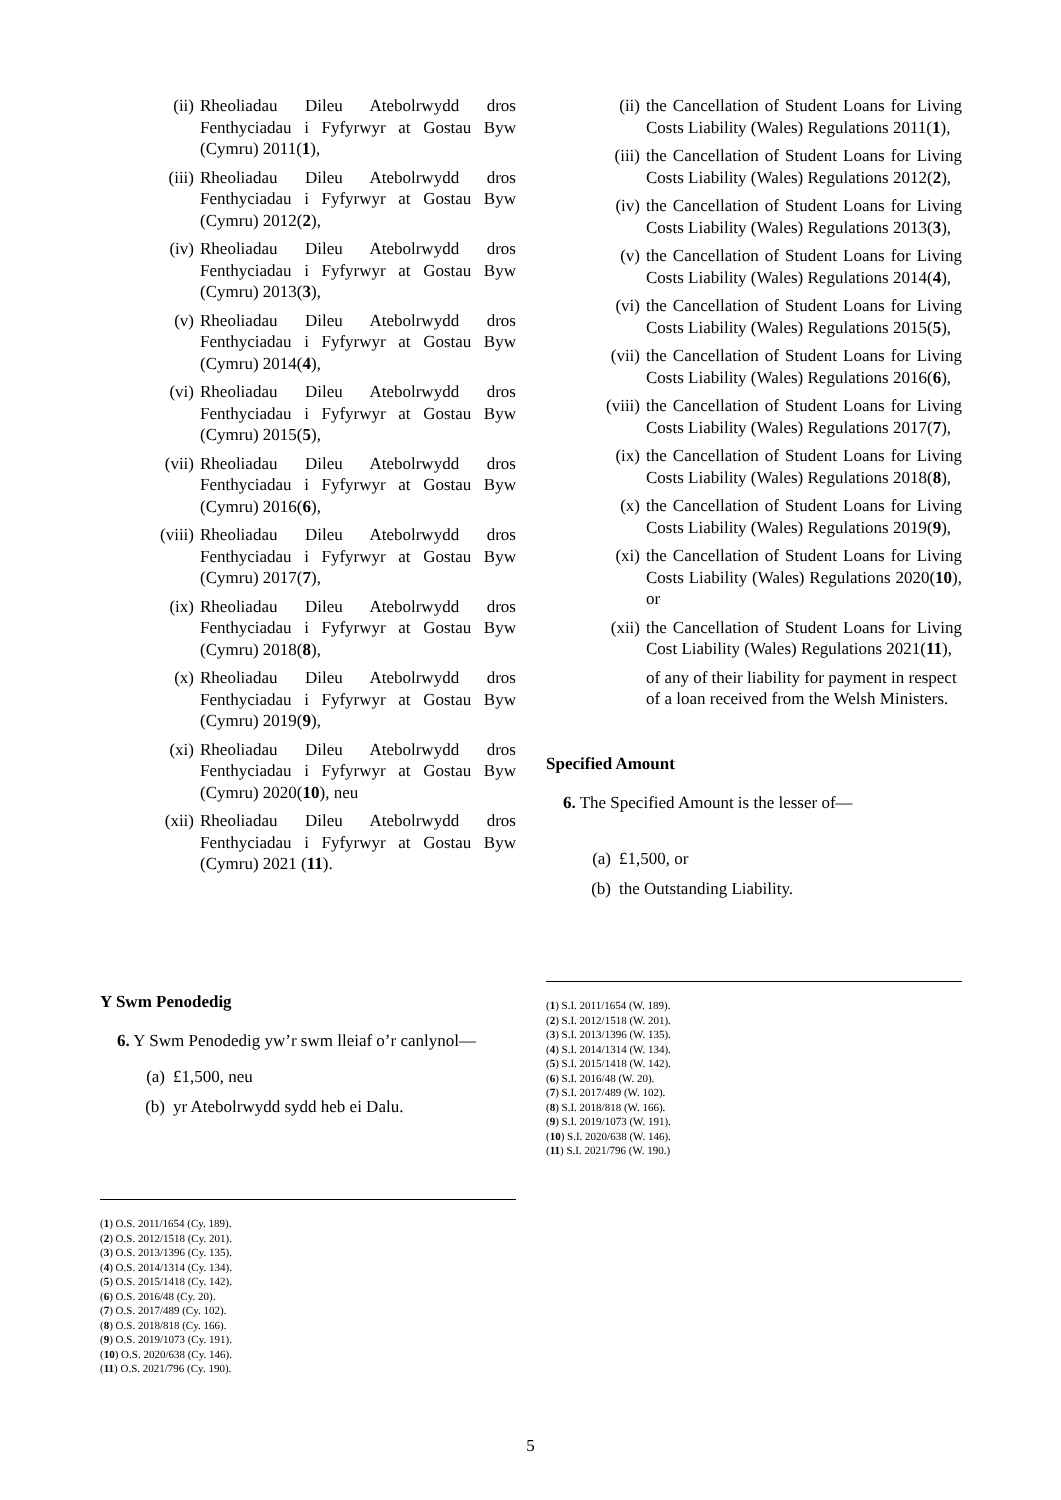(ii) Rheoliadau Dileu Atebolrwydd dros Fenthyciadau i Fyfyrwyr at Gostau Byw (Cymru) 2011(1),
(iii) Rheoliadau Dileu Atebolrwydd dros Fenthyciadau i Fyfyrwyr at Gostau Byw (Cymru) 2012(2),
(iv) Rheoliadau Dileu Atebolrwydd dros Fenthyciadau i Fyfyrwyr at Gostau Byw (Cymru) 2013(3),
(v) Rheoliadau Dileu Atebolrwydd dros Fenthyciadau i Fyfyrwyr at Gostau Byw (Cymru) 2014(4),
(vi) Rheoliadau Dileu Atebolrwydd dros Fenthyciadau i Fyfyrwyr at Gostau Byw (Cymru) 2015(5),
(vii) Rheoliadau Dileu Atebolrwydd dros Fenthyciadau i Fyfyrwyr at Gostau Byw (Cymru) 2016(6),
(viii) Rheoliadau Dileu Atebolrwydd dros Fenthyciadau i Fyfyrwyr at Gostau Byw (Cymru) 2017(7),
(ix) Rheoliadau Dileu Atebolrwydd dros Fenthyciadau i Fyfyrwyr at Gostau Byw (Cymru) 2018(8),
(x) Rheoliadau Dileu Atebolrwydd dros Fenthyciadau i Fyfyrwyr at Gostau Byw (Cymru) 2019(9),
(xi) Rheoliadau Dileu Atebolrwydd dros Fenthyciadau i Fyfyrwyr at Gostau Byw (Cymru) 2020(10), neu
(xii) Rheoliadau Dileu Atebolrwydd dros Fenthyciadau i Fyfyrwyr at Gostau Byw (Cymru) 2021 (11).
Y Swm Penodedig
6. Y Swm Penodedig yw’r swm lleiaf o’r canlynol—
(a) £1,500, neu
(b) yr Atebolrwydd sydd heb ei Dalu.
(1) O.S. 2011/1654 (Cy. 189).
(2) O.S. 2012/1518 (Cy. 201).
(3) O.S. 2013/1396 (Cy. 135).
(4) O.S. 2014/1314 (Cy. 134).
(5) O.S. 2015/1418 (Cy. 142).
(6) O.S. 2016/48 (Cy. 20).
(7) O.S. 2017/489 (Cy. 102).
(8) O.S. 2018/818 (Cy. 166).
(9) O.S. 2019/1073 (Cy. 191).
(10) O.S. 2020/638 (Cy. 146).
(11) O.S. 2021/796 (Cy. 190).
(ii) the Cancellation of Student Loans for Living Costs Liability (Wales) Regulations 2011(1),
(iii) the Cancellation of Student Loans for Living Costs Liability (Wales) Regulations 2012(2),
(iv) the Cancellation of Student Loans for Living Costs Liability (Wales) Regulations 2013(3),
(v) the Cancellation of Student Loans for Living Costs Liability (Wales) Regulations 2014(4),
(vi) the Cancellation of Student Loans for Living Costs Liability (Wales) Regulations 2015(5),
(vii) the Cancellation of Student Loans for Living Costs Liability (Wales) Regulations 2016(6),
(viii) the Cancellation of Student Loans for Living Costs Liability (Wales) Regulations 2017(7),
(ix) the Cancellation of Student Loans for Living Costs Liability (Wales) Regulations 2018(8),
(x) the Cancellation of Student Loans for Living Costs Liability (Wales) Regulations 2019(9),
(xi) the Cancellation of Student Loans for Living Costs Liability (Wales) Regulations 2020(10), or
(xii) the Cancellation of Student Loans for Living Cost Liability (Wales) Regulations 2021(11),
of any of their liability for payment in respect of a loan received from the Welsh Ministers.
Specified Amount
6. The Specified Amount is the lesser of—
(a) £1,500, or
(b) the Outstanding Liability.
(1) S.I. 2011/1654 (W. 189).
(2) S.I. 2012/1518 (W. 201).
(3) S.I. 2013/1396 (W. 135).
(4) S.I. 2014/1314 (W. 134).
(5) S.I. 2015/1418 (W. 142).
(6) S.I. 2016/48 (W. 20).
(7) S.I. 2017/489 (W. 102).
(8) S.I. 2018/818 (W. 166).
(9) S.I. 2019/1073 (W. 191).
(10) S.I. 2020/638 (W. 146).
(11) S.I. 2021/796 (W. 190.)
5